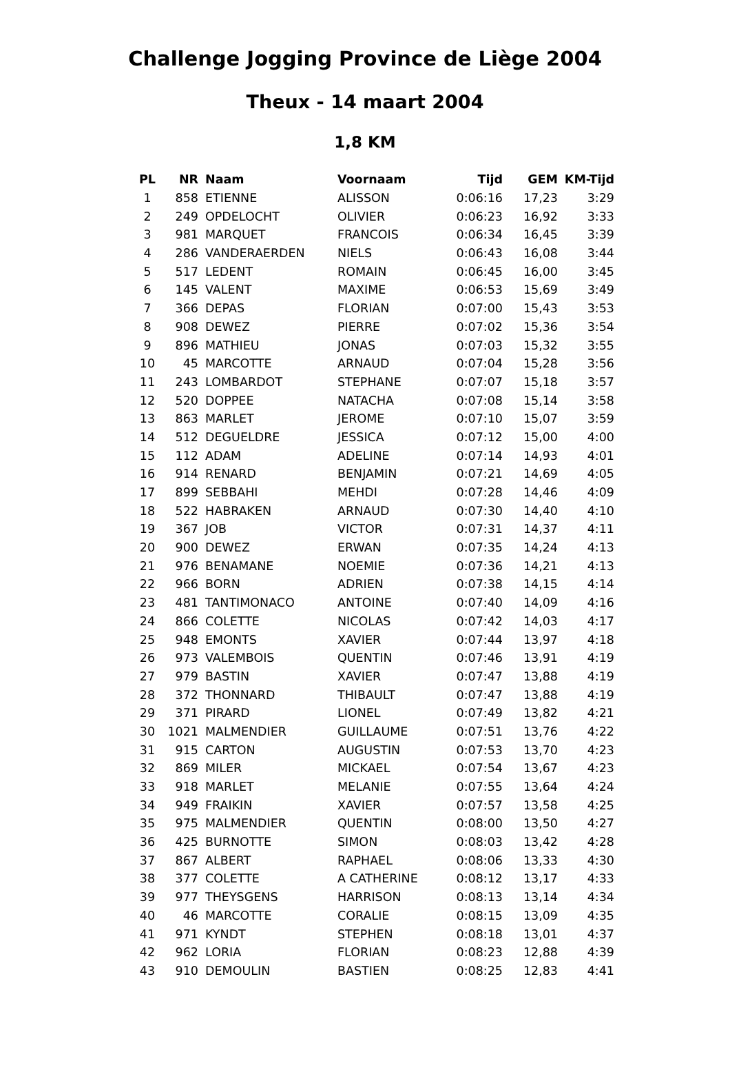Challenge Jogging Province de Liège 2004
Theux - 14 maart 2004
1,8 KM
| PL | NR | Naam | Voornaam | Tijd | GEM | KM-Tijd |
| --- | --- | --- | --- | --- | --- | --- |
| 1 | 858 | ETIENNE | ALISSON | 0:06:16 | 17,23 | 3:29 |
| 2 | 249 | OPDELOCHT | OLIVIER | 0:06:23 | 16,92 | 3:33 |
| 3 | 981 | MARQUET | FRANCOIS | 0:06:34 | 16,45 | 3:39 |
| 4 | 286 | VANDERAERDEN | NIELS | 0:06:43 | 16,08 | 3:44 |
| 5 | 517 | LEDENT | ROMAIN | 0:06:45 | 16,00 | 3:45 |
| 6 | 145 | VALENT | MAXIME | 0:06:53 | 15,69 | 3:49 |
| 7 | 366 | DEPAS | FLORIAN | 0:07:00 | 15,43 | 3:53 |
| 8 | 908 | DEWEZ | PIERRE | 0:07:02 | 15,36 | 3:54 |
| 9 | 896 | MATHIEU | JONAS | 0:07:03 | 15,32 | 3:55 |
| 10 | 45 | MARCOTTE | ARNAUD | 0:07:04 | 15,28 | 3:56 |
| 11 | 243 | LOMBARDOT | STEPHANE | 0:07:07 | 15,18 | 3:57 |
| 12 | 520 | DOPPEE | NATACHA | 0:07:08 | 15,14 | 3:58 |
| 13 | 863 | MARLET | JEROME | 0:07:10 | 15,07 | 3:59 |
| 14 | 512 | DEGUELDRE | JESSICA | 0:07:12 | 15,00 | 4:00 |
| 15 | 112 | ADAM | ADELINE | 0:07:14 | 14,93 | 4:01 |
| 16 | 914 | RENARD | BENJAMIN | 0:07:21 | 14,69 | 4:05 |
| 17 | 899 | SEBBAHI | MEHDI | 0:07:28 | 14,46 | 4:09 |
| 18 | 522 | HABRAKEN | ARNAUD | 0:07:30 | 14,40 | 4:10 |
| 19 | 367 | JOB | VICTOR | 0:07:31 | 14,37 | 4:11 |
| 20 | 900 | DEWEZ | ERWAN | 0:07:35 | 14,24 | 4:13 |
| 21 | 976 | BENAMANE | NOEMIE | 0:07:36 | 14,21 | 4:13 |
| 22 | 966 | BORN | ADRIEN | 0:07:38 | 14,15 | 4:14 |
| 23 | 481 | TANTIMONACO | ANTOINE | 0:07:40 | 14,09 | 4:16 |
| 24 | 866 | COLETTE | NICOLAS | 0:07:42 | 14,03 | 4:17 |
| 25 | 948 | EMONTS | XAVIER | 0:07:44 | 13,97 | 4:18 |
| 26 | 973 | VALEMBOIS | QUENTIN | 0:07:46 | 13,91 | 4:19 |
| 27 | 979 | BASTIN | XAVIER | 0:07:47 | 13,88 | 4:19 |
| 28 | 372 | THONNARD | THIBAULT | 0:07:47 | 13,88 | 4:19 |
| 29 | 371 | PIRARD | LIONEL | 0:07:49 | 13,82 | 4:21 |
| 30 | 1021 | MALMENDIER | GUILLAUME | 0:07:51 | 13,76 | 4:22 |
| 31 | 915 | CARTON | AUGUSTIN | 0:07:53 | 13,70 | 4:23 |
| 32 | 869 | MILER | MICKAEL | 0:07:54 | 13,67 | 4:23 |
| 33 | 918 | MARLET | MELANIE | 0:07:55 | 13,64 | 4:24 |
| 34 | 949 | FRAIKIN | XAVIER | 0:07:57 | 13,58 | 4:25 |
| 35 | 975 | MALMENDIER | QUENTIN | 0:08:00 | 13,50 | 4:27 |
| 36 | 425 | BURNOTTE | SIMON | 0:08:03 | 13,42 | 4:28 |
| 37 | 867 | ALBERT | RAPHAEL | 0:08:06 | 13,33 | 4:30 |
| 38 | 377 | COLETTE | A CATHERINE | 0:08:12 | 13,17 | 4:33 |
| 39 | 977 | THEYSGENS | HARRISON | 0:08:13 | 13,14 | 4:34 |
| 40 | 46 | MARCOTTE | CORALIE | 0:08:15 | 13,09 | 4:35 |
| 41 | 971 | KYNDT | STEPHEN | 0:08:18 | 13,01 | 4:37 |
| 42 | 962 | LORIA | FLORIAN | 0:08:23 | 12,88 | 4:39 |
| 43 | 910 | DEMOULIN | BASTIEN | 0:08:25 | 12,83 | 4:41 |